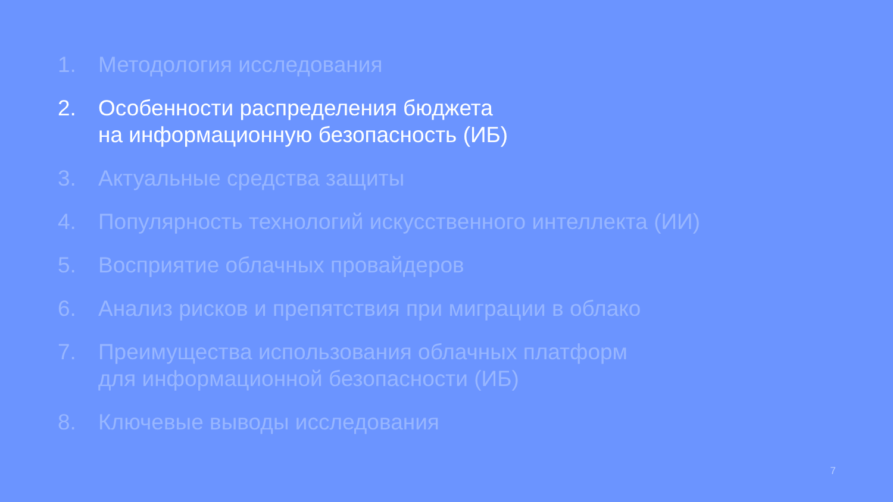1. Методология исследования
2. Особенности распределения бюджета
на информационную безопасность (ИБ)
3. Актуальные средства защиты
4. Популярность технологий искусственного интеллекта (ИИ)
5. Восприятие облачных провайдеров
6. Анализ рисков и препятствия при миграции в облако
7. Преимущества использования облачных платформ
для информационной безопасности (ИБ)
8. Ключевые выводы исследования
7